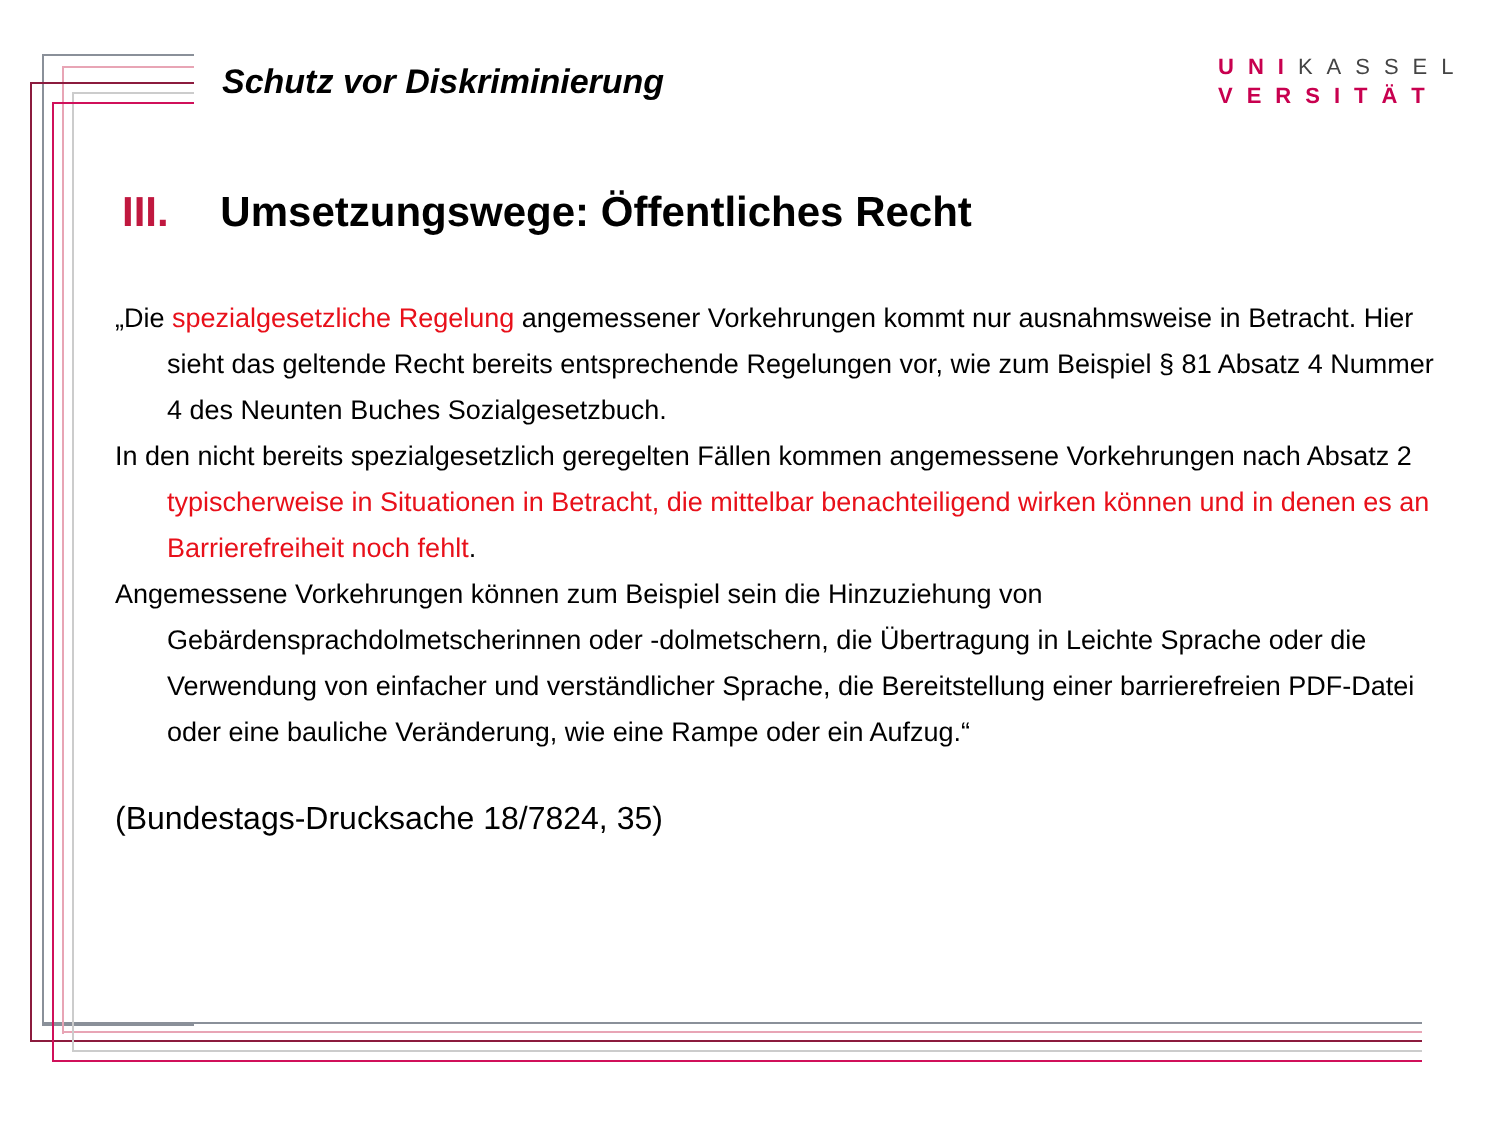Schutz vor Diskriminierung
UNIKASSEL
VERSITÄT
III. Umsetzungswege: Öffentliches Recht
„Die spezialgesetzliche Regelung angemessener Vorkehrungen kommt nur ausnahmsweise in Betracht. Hier sieht das geltende Recht bereits entsprechende Regelungen vor, wie zum Beispiel § 81 Absatz 4 Nummer 4 des Neunten Buches Sozialgesetzbuch.
In den nicht bereits spezialgesetzlich geregelten Fällen kommen angemessene Vorkehrungen nach Absatz 2 typischerweise in Situationen in Betracht, die mittelbar benachteiligend wirken können und in denen es an Barrierefreiheit noch fehlt.
Angemessene Vorkehrungen können zum Beispiel sein die Hinzuziehung von Gebärdensprachdolmetscherinnen oder -dolmetschern, die Übertragung in Leichte Sprache oder die Verwendung von einfacher und verständlicher Sprache, die Bereitstellung einer barrierefreien PDF-Datei oder eine bauliche Veränderung, wie eine Rampe oder ein Aufzug.“
(Bundestags-Drucksache 18/7824, 35)